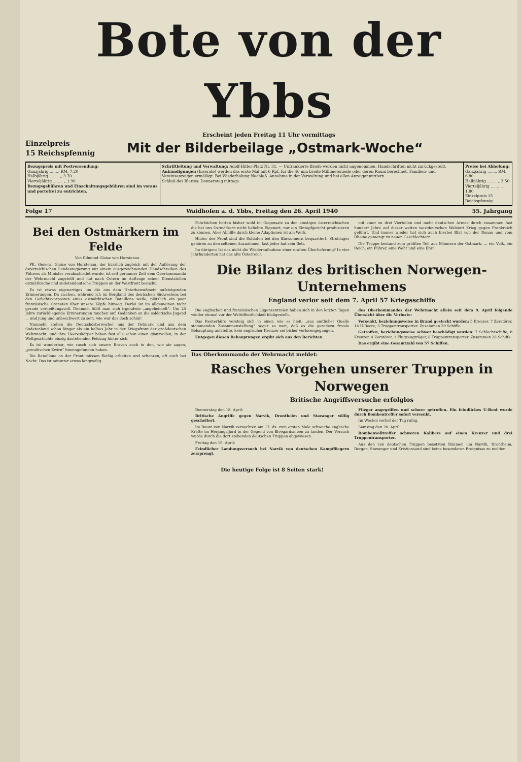Bote von der Ybbs
Erscheint jeden Freitag 11 Uhr vormittags
Einzelpreis
15 Reichspfennig
Mit der Bilderbeilage „Ostmark-Woche“
| Bezugspreis mit Postversendung: Ganzjährig ........ RM. 7.20 Halbjährig ........ „ 3.70 Vierteljährig ........ „ 1.90 Bezugsgebühren und Einschaltungsgebühren sind im voraus und portofrei zu entrichten. | Schriftleitung und Verwaltung: Adolf-Hitler-Platz Nr. 31. — Unfrankierte Briefe werden nicht angenommen, Handschriften nicht zurückgestellt. Ankündigungen (Inserate) werden das erste Mal mit 6 Rpf. für die 46 mm breite Millimeterzeile oder deren Raum berechnet. Familien- und Vereinsanzeigen ermäßigt. Bei Wiederholung Nachlaß. Annahme in der Verwaltung und bei allen Anzeigenmittlern. Schluß des Blattes: Donnerstag mittags. | Preise bei Abholung: Ganzjährig ........ RM. 6.80 Halbjährig ........ „ 3.50 Vierteljährig ........ „ 1.80 Einzelpreis 15 Reichspfennig. |
Folge 17 Waidhofen a. d. Ybbs, Freitag den 26. April 1940 55. Jahrgang
Bei den Ostmärkern im Felde
Von Edmund Glaise von Horstenau.
PK. General Glaise von Horstenau, der kürzlich zugleich mit der Auflösung der österreichischen Landesregierung mit einem ausgezeichnenden Handschreiben des Führers als Minister verabschiedet wurde, ist seit geraumer Zeit dem Oberkommando der Wehrmacht zugeteilt und hat nach Ostern im Auftrage seiner Dienststellen ostmärkische und sudetendeutsche Truppen an der Westfront besucht.
Es ist etwas eigenartiges um die aus dem Unterbewußtsein aufsteigenden Erinnerungen. Da zischen, während ich im Bergland des deutschen Südwestens bei den Gefechtsvorposten eines ostmärkischen Bataillons weile, plötzlich ein paar französische Granaten über unsere Köpfe hinweg. Derlei ist im allgemeinen nicht gerade verheißungsvoll. Dennoch fühlt man sich irgendwie „angeheimelt“. Um 25 Jahre zurückliegende Erinnerungen tauchen auf, Gedanken an die soldatische Jugend ... und jung und unbeschwert zu sein, wie war das doch schön!
Nunmehr stehen die Deutschösterreicher aus der Ostmark und aus dem Sudetenland schon länger als ein halbes Jahr in der Kriegsfront der großdeutschen Wehrmacht, und ihre Heereskörper haben fast alle schon einen glanzvollen, in der Weltgeschichte einzig dastehenden Feldzug hinter sich.
Es ist wunderbar, wie rasch sich unsere Braven auch in den, wie sie sagen, „preußischen Zwirn“ hineingefunden haben.
Die Bataillone an der Front müssen fleißig arbeiten und schanzen, oft auch bei Nacht. Das ist mitunter etwas langweilig.
Fahrküchen hatten bisher wohl im Gegensatz zu den einstigen österreichischen die bei uns Ostmärkern nicht beliebte Eigenart, nur ein Eintopfgericht produzieren zu können. Aber Abhilfe durch kleine Adaptionen ist am Werk.
Hinter der Front sind die Soldaten bei den Einwohnern bequartiert. Strohlager gehören zu den seltenen Ausnahmen, fast jeder hat sein Bett.
Im übrigen: Ist das nicht die Wiederaufnahme einer uralten Überlieferung? In vier Jahrhunderten hat das alte Österreich
mit einer zu drei Vierteilen und mehr deutschen Armee durch zusammen fast hundert Jahre auf dieser weiten westdeutschen Walstatt Krieg gegen Frankreich geführt. Und immer wieder hat sich auch hierbei Blut von der Donau und vom Rheine gemengt zu neuen Geschlechtern.
Die Truppe bestand zum größten Teil aus Männern der Ostmark. ... ein Volk, ein Reich, ein Führer, eine Wehr und eine Ehr!
Die Bilanz des britischen Norwegen-Unternehmens
England verlor seit dem 7. April 57 Kriegsschiffe
Die englischen und französischen Lügenzentralen haben sich in den letzten Tagen wieder einmal vor der Weltöffentlichkeit bloßgestellt.
Das Reuterbüro versteig sich in einer, wie es hieß, „aus amtlicher Quelle stammenden Zusammenstellung“ sogar so weit, daß es die geradezu frivole Behauptung aufstellte, kein englischer Kreuzer sei bisher verlorengegangen.
Entgegen diesen Behauptungen ergibt sich aus den Berichten
des Oberkommandos der Wehrmacht allein seit dem 9. April folgende Übersicht über die Verluste:
Versenkt, beziehungsweise in Brand gesteckt wurden: 5 Kreuzer, 7 Zerstörer, 14 U-Boote, 3 Truppentransporter. Zusammen 29 Schiffe.
Getroffen, beziehungsweise schwer beschädigt wurden: 7 Schlachtschiffe, 8 Kreuzer, 4 Zerstörer, 1 Flugzeugträger, 8 Truppentransporter. Zusammen 28 Schiffe.
Das ergibt eine Gesamtzahl von 57 Schiffen.
Das Oberkommando der Wehrmacht meldet:
Rasches Vorgehen unserer Truppen in Norwegen
Britische Angriffsversuche erfolglos
Donnerstag den 18. April:
Britische Angriffe gegen Narvik, Drontheim und Stavanger völlig gescheitert.
Im Raum von Narvik versuchten am 17. ds. zum ersten Male schwache englische Kräfte im Herjangsfjord in der Gegend von Elvegardsmoen zu landen. Der Versuch wurde durch die dort stehenden deutschen Truppen abgewiesen.
Freitag den 19. April:
Feindlicher Landungsversuch bei Narvik von deutschen Kampffliegern zersprengt.
Die heutige Folge ist 8 Seiten stark!
Flieger angegriffen und schwer getroffen. Ein feindliches U-Boot wurde durch Bombentreffer sofort versenkt.
Im Westen verlief der Tag ruhig.
Samstag den 20. April:
Bombenvolltreffer schweren Kalibers auf einen Kreuzer und drei Truppentransporter.
Aus den von deutschen Truppen besetzten Räumen um Narvik, Drontheim, Bergen, Stavanger und Kristiansand sind keine besonderen Ereignisse zu melden.